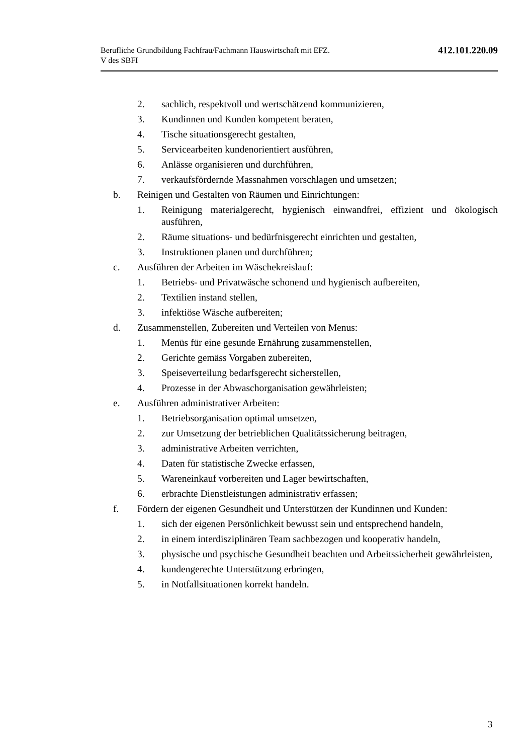Berufliche Grundbildung Fachfrau/Fachmann Hauswirtschaft mit EFZ.
V des SBFI
412.101.220.09
2. sachlich, respektvoll und wertschätzend kommunizieren,
3. Kundinnen und Kunden kompetent beraten,
4. Tische situationsgerecht gestalten,
5. Servicearbeiten kundenorientiert ausführen,
6. Anlässe organisieren und durchführen,
7. verkaufsfördernde Massnahmen vorschlagen und umsetzen;
b. Reinigen und Gestalten von Räumen und Einrichtungen:
1. Reinigung materialgerecht, hygienisch einwandfrei, effizient und öko­logisch ausführen,
2. Räume situations- und bedürfnisgerecht einrichten und gestalten,
3. Instruktionen planen und durchführen;
c. Ausführen der Arbeiten im Wäschekreislauf:
1. Betriebs- und Privatwäsche schonend und hygienisch aufbereiten,
2. Textilien instand stellen,
3. infektiöse Wäsche aufbereiten;
d. Zusammenstellen, Zubereiten und Verteilen von Menus:
1. Menüs für eine gesunde Ernährung zusammenstellen,
2. Gerichte gemäss Vorgaben zubereiten,
3. Speiseverteilung bedarfsgerecht sicherstellen,
4. Prozesse in der Abwaschorganisation gewährleisten;
e. Ausführen administrativer Arbeiten:
1. Betriebsorganisation optimal umsetzen,
2. zur Umsetzung der betrieblichen Qualitätssicherung beitragen,
3. administrative Arbeiten verrichten,
4. Daten für statistische Zwecke erfassen,
5. Wareneinkauf vorbereiten und Lager bewirtschaften,
6. erbrachte Dienstleistungen administrativ erfassen;
f. Fördern der eigenen Gesundheit und Unterstützen der Kundinnen und Kun­den:
1. sich der eigenen Persönlichkeit bewusst sein und entsprechend handeln,
2. in einem interdisziplinären Team sachbezogen und kooperativ handeln,
3. physische und psychische Gesundheit beachten und Arbeitssicherheit gewährleisten,
4. kundengerechte Unterstützung erbringen,
5. in Notfallsituationen korrekt handeln.
3